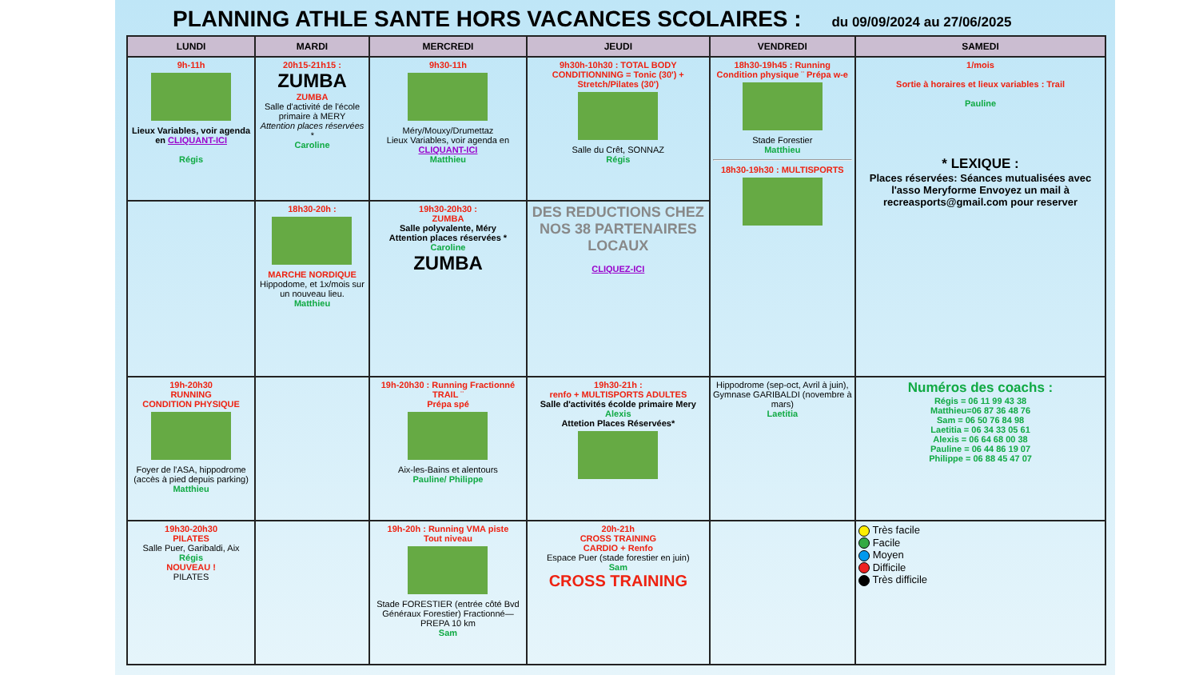PLANNING ATHLE SANTE HORS VACANCES SCOLAIRES : du 09/09/2024 au 27/06/2025
| LUNDI | MARDI | MERCREDI | JEUDI | VENDREDI | SAMEDI |
| --- | --- | --- | --- | --- | --- |
| 9h-11h Lieux Variables, voir agenda en CLIQUANT-ICI Régis | 20h15-21h15 : ZUMBA ZUMBA Salle d'activité de l'école primaire à MERY Attention places réservées * Caroline | 9h30-11h Méry/Mouxy/Drumettaz Lieux Variables, voir agenda en CLIQUANT-ICI Matthieu | 9h30h-10h30 : TOTAL BODY CONDITIONNING = Tonic (30') + Stretch/Pilates (30') Salle du Crêt, SONNAZ Régis | 18h30-19h45 : Running Condition physique ¨ Prépa w-e Stade Forestier Matthieu 18h30-19h30 : MULTISPORTS | 1/mois Sortie à horaires et lieux variables : Trail Pauline * LEXIQUE : Places réservées: Séances mutualisées avec l'asso Meryforme Envoyez un mail à recreasports@gmail.com pour reserver |
| | 18h30-20h : MARCHE NORDIQUE Hippodome, et 1x/mois sur un nouveau lieu. Matthieu | 19h30-20h30 : ZUMBA Salle polyvalente, Méry Attention places réservées * Caroline ZUMBA | DES REDUCTIONS CHEZ NOS 38 PARTENAIRES LOCAUX CLIQUEZ-ICI | | |
| 19h-20h30 RUNNING CONDITION PHYSIQUE Foyer de l'ASA, hippodrome (accès à pied depuis parking) Matthieu | | 19h-20h30 : Running Fractionné TRAIL ¨ Prépa spé Aix-les-Bains et alentours Pauline/ Philippe | 19h30-21h : renfo + MULTISPORTS ADULTES Salle d'activités écolde primaire Mery Alexis Attetion Places Réservées* | Hippodrome (sep-oct, Avril à juin), Gymnase GARIBALDI (novembre à mars) Laetitia | Numéros des coachs : Régis = 06 11 99 43 38 Matthieu=06 87 36 48 76 Sam = 06 50 76 84 98 Laetitia = 06 34 33 05 61 Alexis = 06 64 68 00 38 Pauline = 06 44 86 19 07 Philippe = 06 88 45 47 07 |
| 19h30-20h30 PILATES Salle Puer, Garibaldi, Aix Régis NOUVEAU ! PILATES | | 19h-20h : Running VMA piste Tout niveau Stade FORESTIER (entrée côté Bvd Généraux Forestier) Fractionné—PREPA 10 km Sam | 20h-21h CROSS TRAINING CARDIO + Renfo Espace Puer (stade forestier en juin) Sam CROSS TRAINING | | Très facile Facile Moyen Difficile Très difficile |